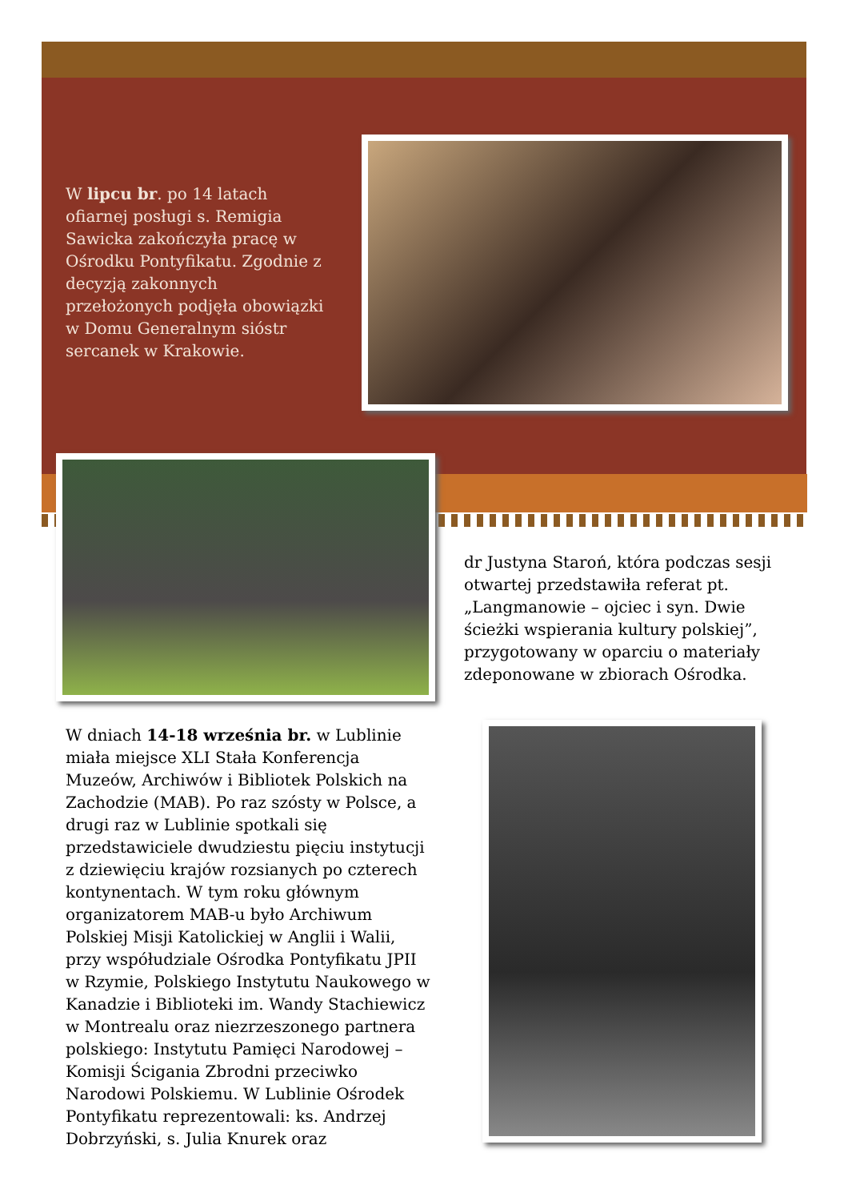W lipcu br. po 14 latach ofiarnej posługi s. Remigia Sawicka zakończyła pracę w Ośrodku Pontyfikatu. Zgodnie z decyzją zakonnych przełożonych podjęła obowiązki w Domu Generalnym sióstr sercanek w Krakowie.
dr Justyna Staroń, która podczas sesji otwartej przedstawiła referat pt. „Langmanowie – ojciec i syn. Dwie ścieżki wspierania kultury polskiej”, przygotowany w oparciu o materiały zdeponowane w zbiorach Ośrodka.
W dniach 14-18 września br. w Lublinie miała miejsce XLI Stała Konferencja Muzeów, Archiwów i Bibliotek Polskich na Zachodzie (MAB). Po raz szósty w Polsce, a drugi raz w Lublinie spotkali się przedstawiciele dwudziestu pięciu instytucji z dziewięciu krajów rozsianych po czterech kontynentach. W tym roku głównym organizatorem MAB-u było Archiwum Polskiej Misji Katolickiej w Anglii i Walii, przy współudziale Ośrodka Pontyfikatu JPII w Rzymie, Polskiego Instytutu Naukowego w Kanadzie i Biblioteki im. Wandy Stachiewicz w Montrealu oraz niezrzeszonego partnera polskiego: Instytutu Pamięci Narodowej – Komisji Ścigania Zbrodni przeciwko Narodowi Polskiemu. W Lublinie Ośrodek Pontyfikatu reprezentowali: ks. Andrzej Dobrzyński, s. Julia Knurek oraz